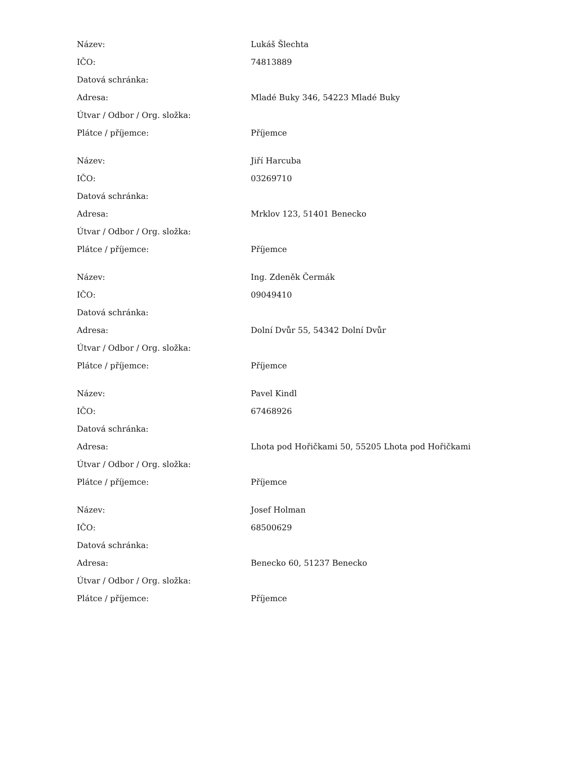| Název: | Lukáš Šlechta |
| IČO: | 74813889 |
| Datová schránka: | |
| Adresa: | Mladé Buky 346, 54223 Mladé Buky |
| Útvar / Odbor / Org. složka: | |
| Plátce / příjemce: | Příjemce |
| Název: | Jiří Harcuba |
| IČO: | 03269710 |
| Datová schránka: | |
| Adresa: | Mrklov 123, 51401 Benecko |
| Útvar / Odbor / Org. složka: | |
| Plátce / příjemce: | Příjemce |
| Název: | Ing. Zdeněk Čermák |
| IČO: | 09049410 |
| Datová schránka: | |
| Adresa: | Dolní Dvůr 55, 54342 Dolní Dvůr |
| Útvar / Odbor / Org. složka: | |
| Plátce / příjemce: | Příjemce |
| Název: | Pavel Kindl |
| IČO: | 67468926 |
| Datová schránka: | |
| Adresa: | Lhota pod Hořičkami 50, 55205 Lhota pod Hořičkami |
| Útvar / Odbor / Org. složka: | |
| Plátce / příjemce: | Příjemce |
| Název: | Josef Holman |
| IČO: | 68500629 |
| Datová schránka: | |
| Adresa: | Benecko 60, 51237 Benecko |
| Útvar / Odbor / Org. složka: | |
| Plátce / příjemce: | Příjemce |